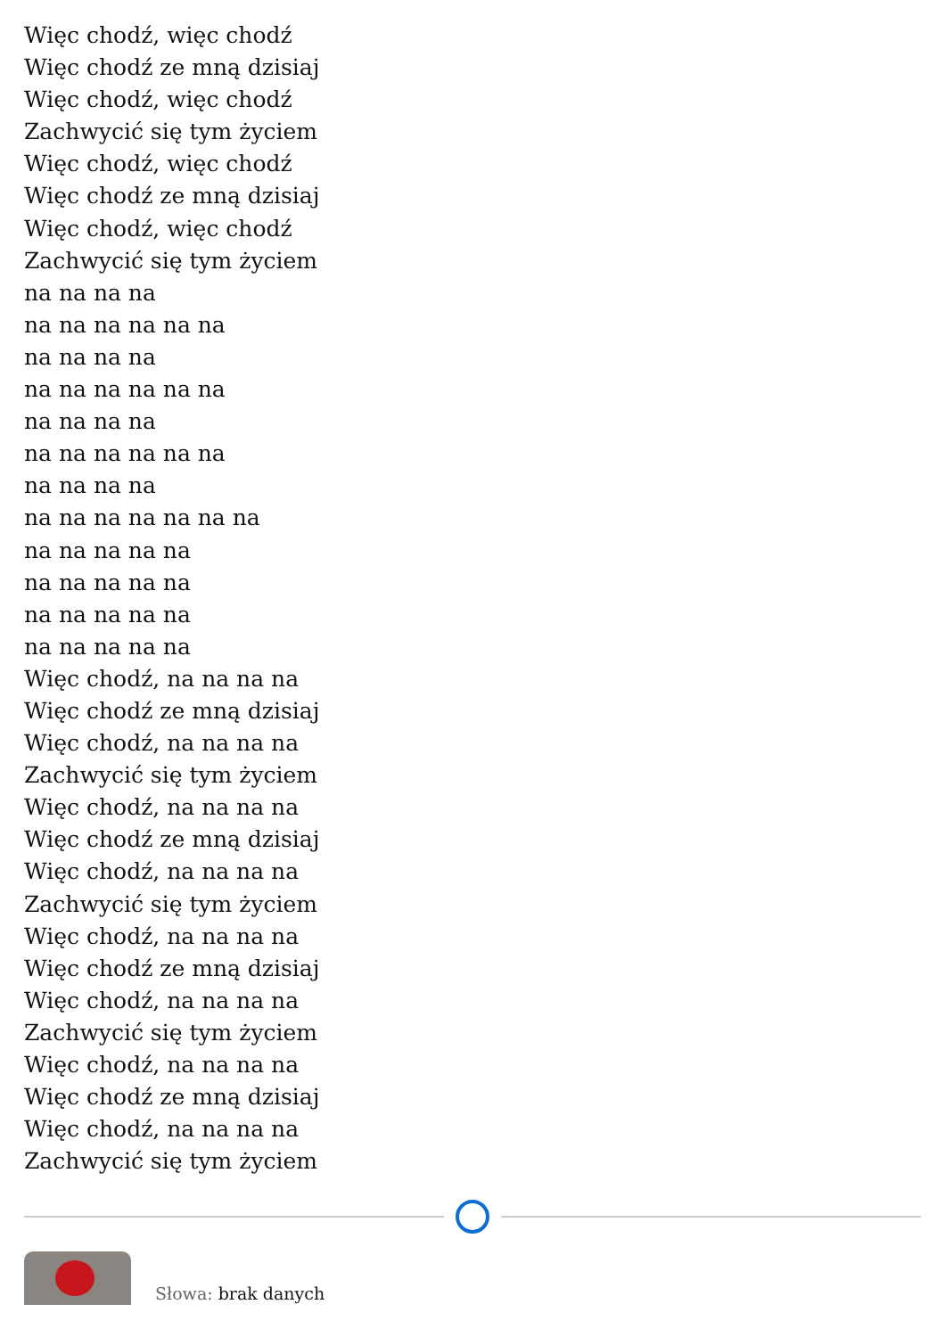Więc chodź, więc chodź
Więc chodź ze mną dzisiaj
Więc chodź, więc chodź
Zachwycić się tym życiem
Więc chodź, więc chodź
Więc chodź ze mną dzisiaj
Więc chodź, więc chodź
Zachwycić się tym życiem
na na na na
na na na na na na
na na na na
na na na na na na
na na na na
na na na na na na
na na na na
na na na na na na na
na na na na na
na na na na na
na na na na na
na na na na na
Więc chodź, na na na na
Więc chodź ze mną dzisiaj
Więc chodź, na na na na
Zachwycić się tym życiem
Więc chodź, na na na na
Więc chodź ze mną dzisiaj
Więc chodź, na na na na
Zachwycić się tym życiem
Więc chodź, na na na na
Więc chodź ze mną dzisiaj
Więc chodź, na na na na
Zachwycić się tym życiem
Więc chodź, na na na na
Więc chodź ze mną dzisiaj
Więc chodź, na na na na
Zachwycić się tym życiem
Słowa: brak danych